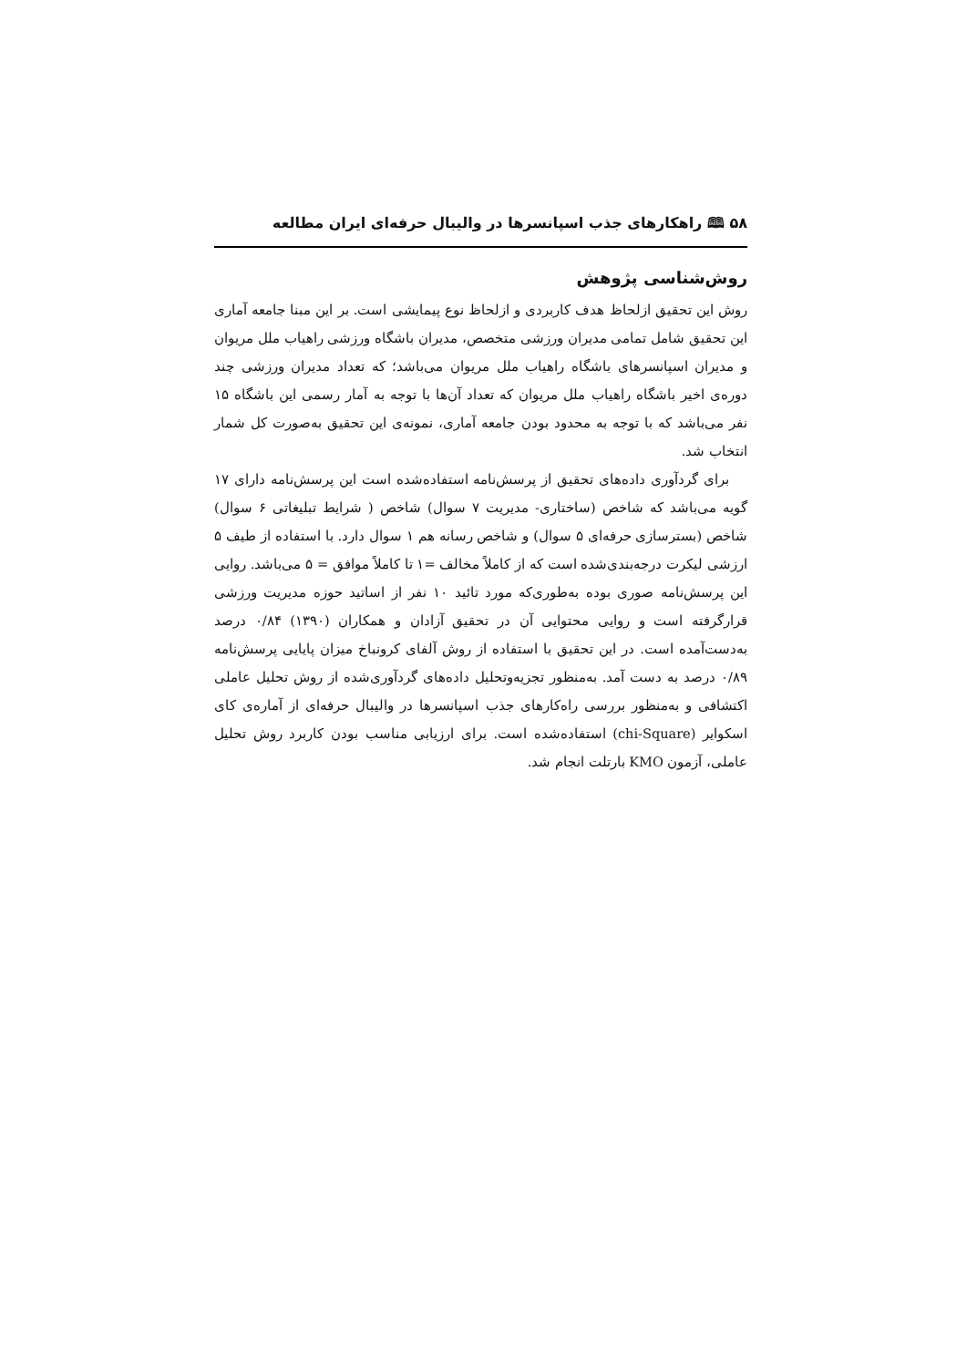۵۸ 🕮 راهکارهای جذب اسپانسرها در والیبال حرفه‌ای ایران مطالعه
روش‌شناسی پژوهش
روش این تحقیق ازلحاظ هدف کاربردی و ازلحاظ نوع پیمایشی است. بر این مبنا جامعه آماری این تحقیق شامل تمامی مدیران ورزشی متخصص، مدیران باشگاه ورزشی راهیاب ملل مریوان و مدیران اسپانسرهای باشگاه راهیاب ملل مریوان می‌باشد؛ که تعداد مدیران ورزشی چند دوره‌ی اخیر باشگاه راهیاب ملل مریوان که تعداد آن‌ها با توجه به آمار رسمی این باشگاه ۱۵ نفر می‌باشد که با توجه به محدود بودن جامعه آماری، نمونه‌ی این تحقیق به‌صورت کل شمار انتخاب شد.
برای گردآوری داده‌های تحقیق از پرسش‌نامه استفاده‌شده است این پرسش‌نامه دارای ۱۷ گویه می‌باشد که شاخص (ساختاری- مدیریت ۷ سوال) شاخص ( شرایط تبلیغاتی ۶ سوال) شاخص (بسترسازی حرفه‌ای ۵ سوال) و شاخص رسانه هم ۱ سوال دارد. با استفاده از طیف ۵ ارزشی لیکرت درجه‌بندی‌شده است که از کاملاً مخالف =۱ تا کاملاً موافق = ۵ می‌باشد. روایی این پرسش‌نامه صوری بوده به‌طوری‌که مورد تائید ۱۰ نفر از اساتید حوزه مدیریت ورزشی قرارگرفته است و روایی محتوایی آن در تحقیق آزادان و همکاران (۱۳۹۰) ۰/۸۴ درصد به‌دست‌آمده است. در این تحقیق با استفاده از روش آلفای کرونباخ میزان پایایی پرسش‌نامه ۰/۸۹ درصد به دست آمد. به‌منظور تجزیه‌وتحلیل داده‌های گردآوری‌شده از روش تحلیل عاملی اکتشافی و به‌منظور بررسی راه‌کارهای جذب اسپانسرها در والیبال حرفه‌ای از آماره‌ی کای اسکوایر (chi-Square) استفاده‌شده است. برای ارزیابی مناسب بودن کاربرد روش تحلیل عاملی، آزمون KMO بارتلت انجام شد.